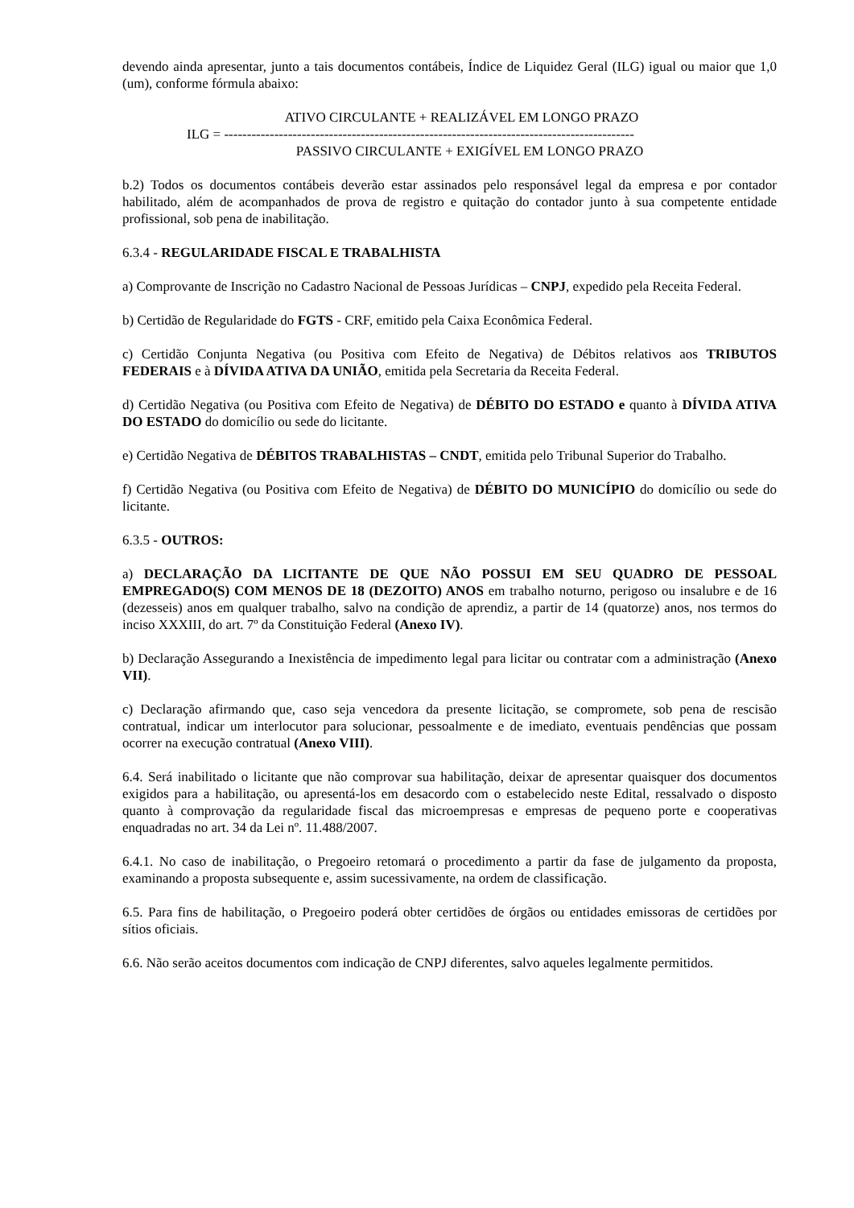devendo ainda apresentar, junto a tais documentos contábeis, Índice de Liquidez Geral (ILG) igual ou maior que 1,0 (um), conforme fórmula abaixo:
ATIVO CIRCULANTE + REALIZÁVEL EM LONGO PRAZO
ILG = ------------------------------------------------------------------------------------------
PASSIVO CIRCULANTE + EXIGÍVEL EM LONGO PRAZO
b.2) Todos os documentos contábeis deverão estar assinados pelo responsável legal da empresa e por contador habilitado, além de acompanhados de prova de registro e quitação do contador junto à sua competente entidade profissional, sob pena de inabilitação.
6.3.4 - REGULARIDADE FISCAL E TRABALHISTA
a) Comprovante de Inscrição no Cadastro Nacional de Pessoas Jurídicas – CNPJ, expedido pela Receita Federal.
b) Certidão de Regularidade do FGTS - CRF, emitido pela Caixa Econômica Federal.
c) Certidão Conjunta Negativa (ou Positiva com Efeito de Negativa) de Débitos relativos aos TRIBUTOS FEDERAIS e à DÍVIDA ATIVA DA UNIÃO, emitida pela Secretaria da Receita Federal.
d) Certidão Negativa (ou Positiva com Efeito de Negativa) de DÉBITO DO ESTADO e quanto à DÍVIDA ATIVA DO ESTADO do domicílio ou sede do licitante.
e) Certidão Negativa de DÉBITOS TRABALHISTAS – CNDT, emitida pelo Tribunal Superior do Trabalho.
f) Certidão Negativa (ou Positiva com Efeito de Negativa) de DÉBITO DO MUNICÍPIO do domicílio ou sede do licitante.
6.3.5 - OUTROS:
a) DECLARAÇÃO DA LICITANTE DE QUE NÃO POSSUI EM SEU QUADRO DE PESSOAL EMPREGADO(S) COM MENOS DE 18 (DEZOITO) ANOS em trabalho noturno, perigoso ou insalubre e de 16 (dezesseis) anos em qualquer trabalho, salvo na condição de aprendiz, a partir de 14 (quatorze) anos, nos termos do inciso XXXIII, do art. 7º da Constituição Federal (Anexo IV).
b) Declaração Assegurando a Inexistência de impedimento legal para licitar ou contratar com a administração (Anexo VII).
c) Declaração afirmando que, caso seja vencedora da presente licitação, se compromete, sob pena de rescisão contratual, indicar um interlocutor para solucionar, pessoalmente e de imediato, eventuais pendências que possam ocorrer na execução contratual (Anexo VIII).
6.4. Será inabilitado o licitante que não comprovar sua habilitação, deixar de apresentar quaisquer dos documentos exigidos para a habilitação, ou apresentá-los em desacordo com o estabelecido neste Edital, ressalvado o disposto quanto à comprovação da regularidade fiscal das microempresas e empresas de pequeno porte e cooperativas enquadradas no art. 34 da Lei nº. 11.488/2007.
6.4.1. No caso de inabilitação, o Pregoeiro retomará o procedimento a partir da fase de julgamento da proposta, examinando a proposta subsequente e, assim sucessivamente, na ordem de classificação.
6.5. Para fins de habilitação, o Pregoeiro poderá obter certidões de órgãos ou entidades emissoras de certidões por sítios oficiais.
6.6. Não serão aceitos documentos com indicação de CNPJ diferentes, salvo aqueles legalmente permitidos.